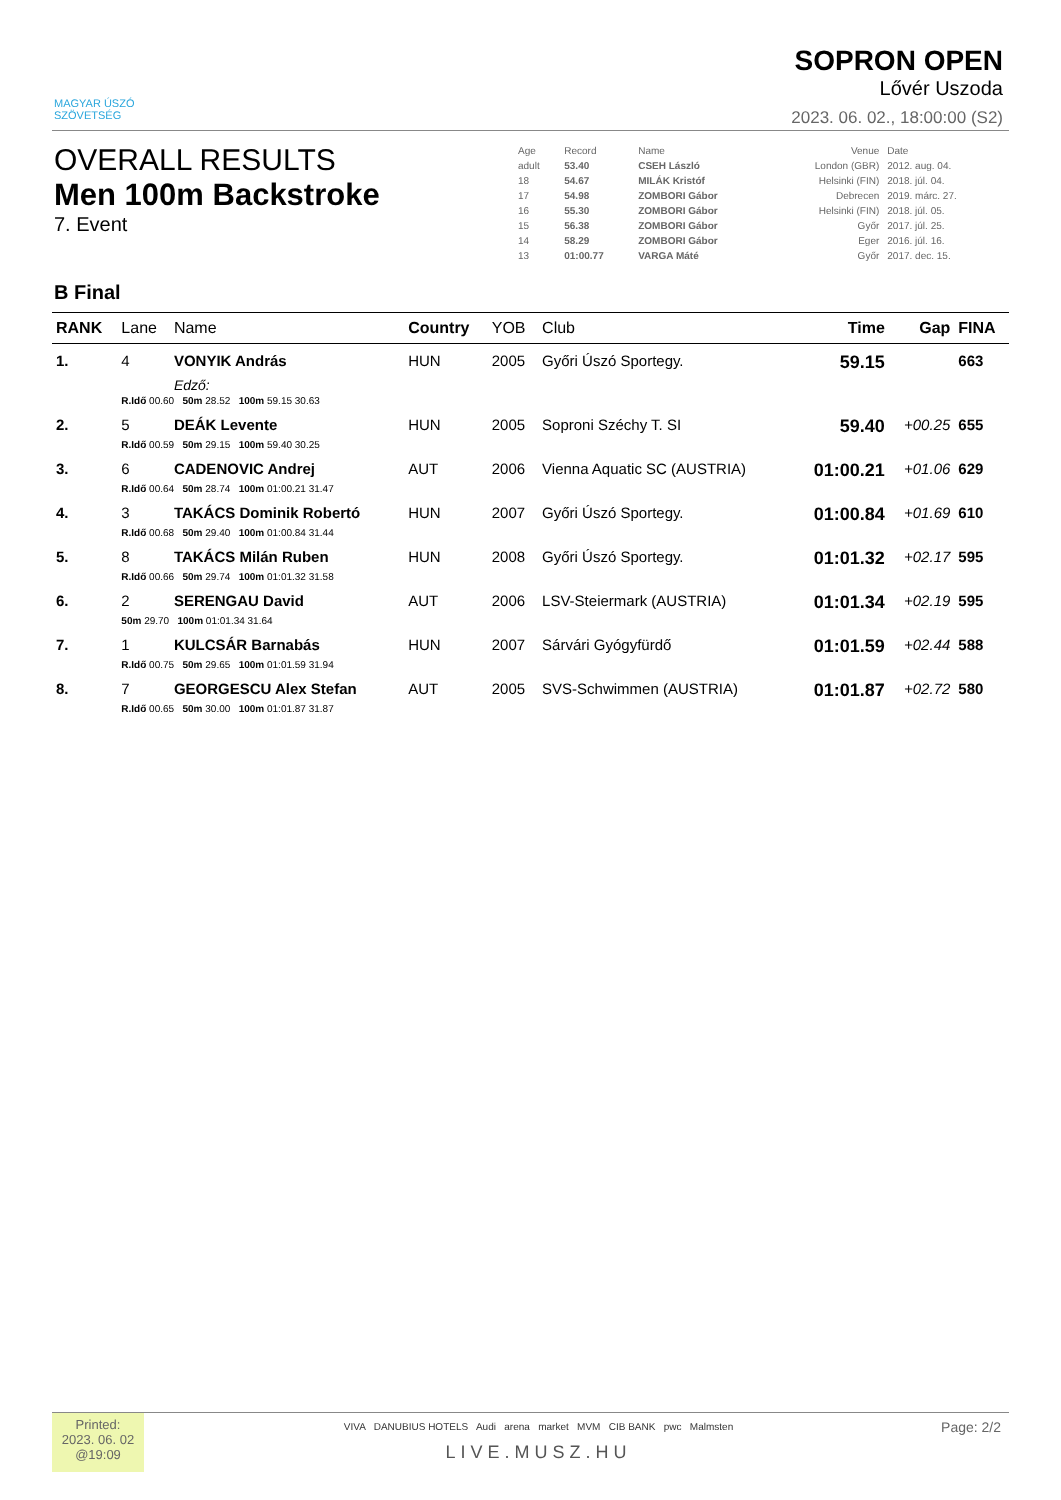MAGYAR ÚSZÓ
SZÖVETSÉG
SOPRON OPEN
Lővér Uszoda
2023. 06. 02., 18:00:00 (S2)
OVERALL RESULTS
Men 100m Backstroke
7. Event
| Age | Record | Name | Venue | Date |
| adult | 53.40 | CSEH László | London (GBR) | 2012. aug. 04. |
| 18 | 54.67 | MILÁK Kristóf | Helsinki (FIN) | 2018. júl. 04. |
| 17 | 54.98 | ZOMBORI Gábor | Debrecen | 2019. márc. 27. |
| 16 | 55.30 | ZOMBORI Gábor | Helsinki (FIN) | 2018. júl. 05. |
| 15 | 56.38 | ZOMBORI Gábor | Győr | 2017. júl. 25. |
| 14 | 58.29 | ZOMBORI Gábor | Eger | 2016. júl. 16. |
| 13 | 01:00.77 | VARGA Máté | Győr | 2017. dec. 15. |
B Final
| RANK | Lane | Name | Country | YOB | Club | Time | Gap | FINA |
| --- | --- | --- | --- | --- | --- | --- | --- | --- |
| 1. | 4 | VONYIK András | HUN | 2005 | Győri Úszó Sportegy. | 59.15 | | 663 |
| | | Edző: | | | | | | |
| | R.Idő 00.60 50m 28.52 100m 59.15 30.63 | | | | | | | |
| 2. | 5 | DEÁK Levente | HUN | 2005 | Soproni Széchy T. SI | 59.40 | +00.25 | 655 |
| | R.Idő 00.59 50m 29.15 100m 59.40 30.25 | | | | | | | |
| 3. | 6 | CADENOVIC Andrej | AUT | 2006 | Vienna Aquatic SC (AUSTRIA) | 01:00.21 | +01.06 | 629 |
| | R.Idő 00.64 50m 28.74 100m 01:00.21 31.47 | | | | | | | |
| 4. | 3 | TAKÁCS Dominik Robertó | HUN | 2007 | Győri Úszó Sportegy. | 01:00.84 | +01.69 | 610 |
| | R.Idő 00.68 50m 29.40 100m 01:00.84 31.44 | | | | | | | |
| 5. | 8 | TAKÁCS Milán Ruben | HUN | 2008 | Győri Úszó Sportegy. | 01:01.32 | +02.17 | 595 |
| | R.Idő 00.66 50m 29.74 100m 01:01.32 31.58 | | | | | | | |
| 6. | 2 | SERENGAU David | AUT | 2006 | LSV-Steiermark (AUSTRIA) | 01:01.34 | +02.19 | 595 |
| | 50m 29.70 100m 01:01.34 31.64 | | | | | | | |
| 7. | 1 | KULCSÁR Barnabás | HUN | 2007 | Sárvári Gyógyfürdő | 01:01.59 | +02.44 | 588 |
| | R.Idő 00.75 50m 29.65 100m 01:01.59 31.94 | | | | | | | |
| 8. | 7 | GEORGESCU Alex Stefan | AUT | 2005 | SVS-Schwimmen (AUSTRIA) | 01:01.87 | +02.72 | 580 |
| | R.Idő 00.65 50m 30.00 100m 01:01.87 31.87 | | | | | | | |
Printed:
2023. 06. 02
@19:09
VIVA DANUBIUS HOTELS Audi arena market MVM CIB BANK pwc Malmsten
LIVE.MUSZ.HU
Page: 2/2